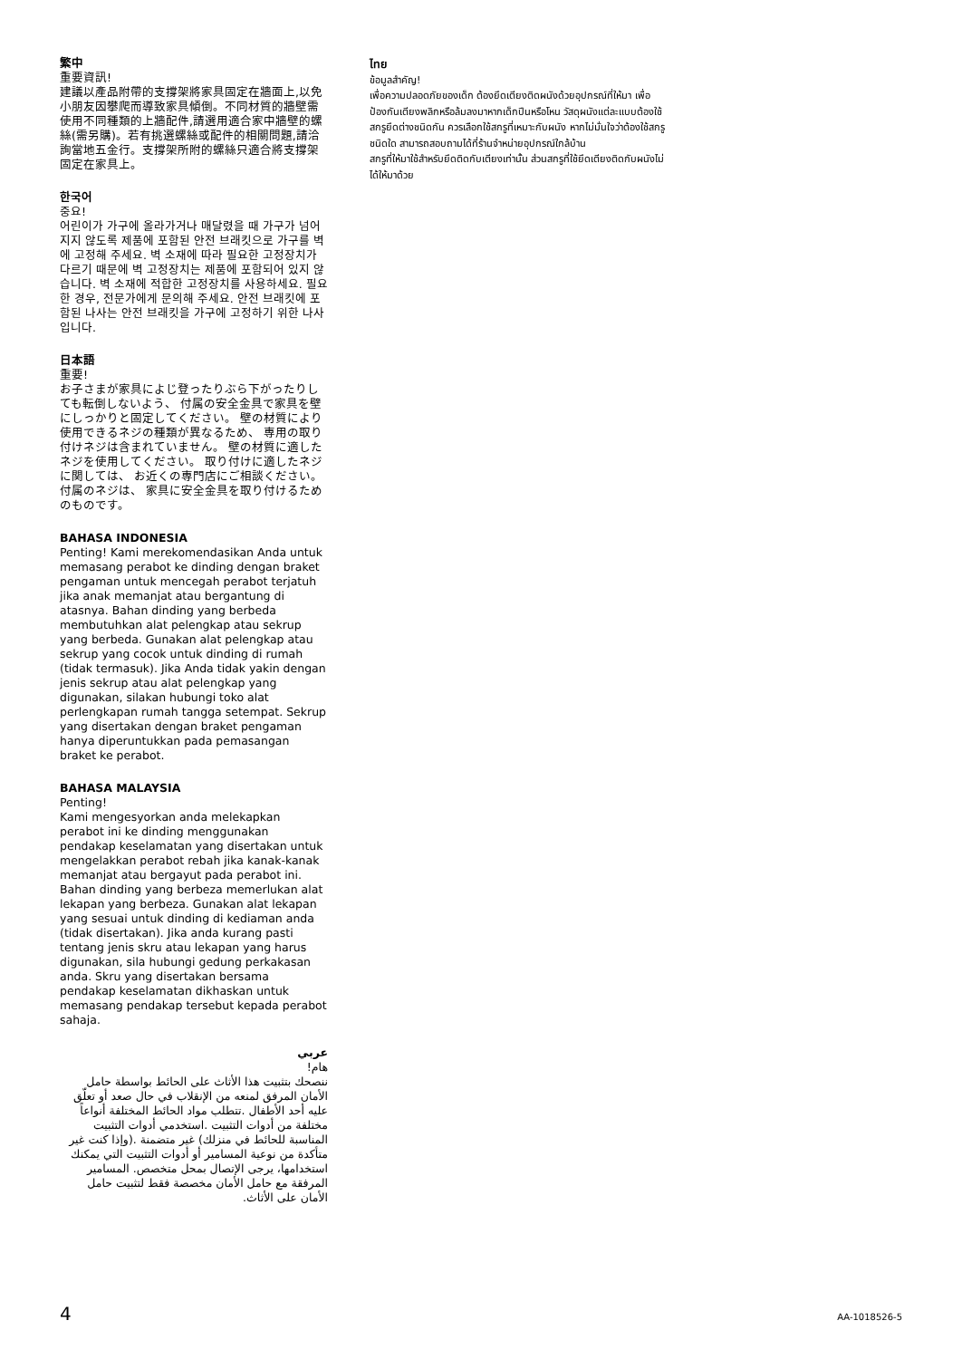繁中
重要資訊!
建議以產品附帶的支撐架將家具固定在牆面上,以免小朋友因攀爬而導致家具傾倒。不同材質的牆壁需使用不同種類的上牆配件,請選用適合家中牆壁的螺絲(需另購)。若有挑選螺絲或配件的相關問題,請洽詢當地五金行。支撐架所附的螺絲只適合將支撐架固定在家具上。
한국어
중요!
어린이가 가구에 올라가거나 매달렸을 때 가구가 넘어지지 않도록 제품에 포함된 안전 브래킷으로 가구를 벽에 고정해 주세요. 벽 소재에 따라 필요한 고정장치가 다르기 때문에 벽 고정장치는 제품에 포함되어 있지 않습니다. 벽 소재에 적합한 고정장치를 사용하세요. 필요한 경우, 전문가에게 문의해 주세요. 안전 브래킷에 포함된 나사는 안전 브래킷을 가구에 고정하기 위한 나사입니다.
日本語
重要!
お子さまが家具によじ登ったりぶら下がったりしても転倒しないよう、 付属の安全金具で家具を壁にしっかりと固定してください。 壁の材質により使用できるネジの種類が異なるため、 専用の取り付けネジは含まれていません。 壁の材質に適したネジを使用してください。 取り付けに適したネジに関しては、 お近くの専門店にご相談ください。 付属のネジは、 家具に安全金具を取り付けるためのものです。
BAHASA INDONESIA
Penting! Kami merekomendasikan Anda untuk memasang perabot ke dinding dengan braket pengaman untuk mencegah perabot terjatuh jika anak memanjat atau bergantung di atasnya. Bahan dinding yang berbeda membutuhkan alat pelengkap atau sekrup yang berbeda. Gunakan alat pelengkap atau sekrup yang cocok untuk dinding di rumah (tidak termasuk). Jika Anda tidak yakin dengan jenis sekrup atau alat pelengkap yang digunakan, silakan hubungi toko alat perlengkapan rumah tangga setempat. Sekrup yang disertakan dengan braket pengaman hanya diperuntukkan pada pemasangan braket ke perabot.
BAHASA MALAYSIA
Penting!
Kami mengesyorkan anda melekapkan perabot ini ke dinding menggunakan pendakap keselamatan yang disertakan untuk mengelakkan perabot rebah jika kanak-kanak memanjat atau bergayut pada perabot ini. Bahan dinding yang berbeza memerlukan alat lekapan yang berbeza. Gunakan alat lekapan yang sesuai untuk dinding di kediaman anda (tidak disertakan). Jika anda kurang pasti tentang jenis skru atau lekapan yang harus digunakan, sila hubungi gedung perkakasan anda. Skru yang disertakan bersama pendakap keselamatan dikhaskan untuk memasang pendakap tersebut kepada perabot sahaja.
عربي
هام!
ننصحك بتثبيت هذا الأثاث على الحائط بواسطة حامل الأمان المرفق لمنعه من الإنقلاب في حال صعد أو تعلّق عليه أحد الأطفال .تتطلب مواد الحائط المختلفة أنواعاً مختلفة من أدوات التثبيت .استخدمي أدوات التثبيت المناسبة للحائط في منزلك) غير متضمنة .(وإذا كنت غير متأكدة من نوعية المسامير أو أدوات التثبيت التي يمكنك استخدامها، يرجى الإتصال بمحل متخصص. المسامير المرفقة مع حامل الأمان مخصصة فقط لتثبيت حامل الأمان على الأثاث.
ไทย
ข้อมูลสำคัญ!
เพื่อความปลอดภัยของเด็ก ต้องยึดเตียงติดผนังด้วยอุปกรณ์ที่ให้มา เพื่อป้องกันเตียงพลิกหรือล้มลงมาหากเด็กปีนหรือโหน วัสดุผนังแต่ละแบบต้องใช้สกรูยึดต่างชนิดกัน ควรเลือกใช้สกรูที่เหมาะกับผนัง หากไม่มั่นใจว่าต้องใช้สกรูชนิดใด สามารถสอบถามได้ที่ร้านจำหน่ายอุปกรณ์ใกล้บ้าน
สกรูที่ให้มาใช้สำหรับยึดติดกับเตียงเท่านั้น ส่วนสกรูที่ใช้ยึดเตียงติดกับผนังไม่ได้ให้มาด้วย
4 AA-1018526-5